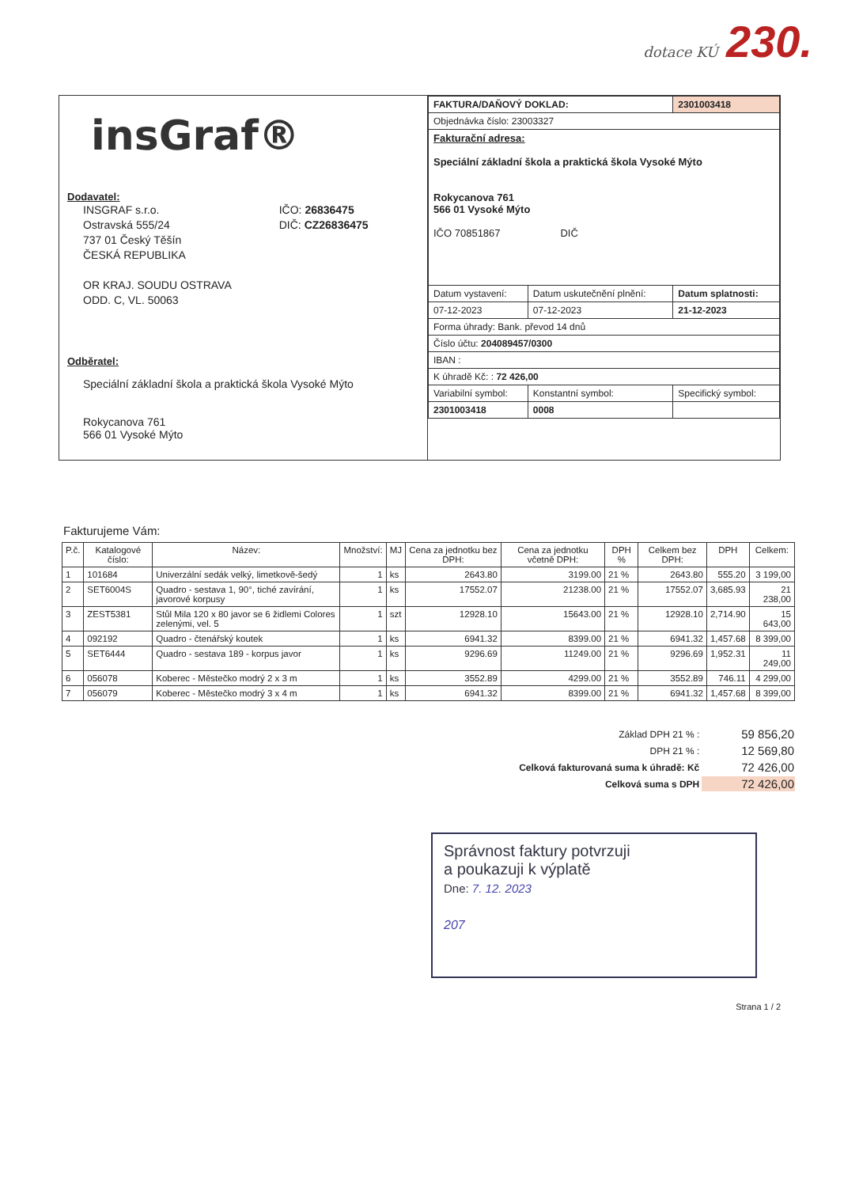dotace KÚ 230.
insGraf®
Dodavatel:
INSGRAF s.r.o.
Ostravská 555/24
737 01 Český Těšín
ČESKÁ REPUBLIKA
OR KRAJ. SOUDU OSTRAVA
ODD. C, VL. 50063
IČO: 26836475
DIČ: CZ26836475
Odběratel:
Speciální základní škola a praktická škola Vysoké Mýto
Rokycanova 761
566 01 Vysoké Mýto
| FAKTURA/DAŇOVÝ DOKLAD: | | 2301003418 |
| Objednávka číslo: 23003327 | | |
| Fakturační adresa: Speciální základní škola a praktická škola Vysoké Mýto Rokycanova 761 566 01 Vysoké Mýto IČO 70851867 DIČ | | |
| Datum vystavení: | Datum uskutečnění plnění: | Datum splatnosti: |
| 07-12-2023 | 07-12-2023 | 21-12-2023 |
| Forma úhrady: Bank. převod 14 dnů | | |
| Číslo účtu: 204089457/0300 | | |
| IBAN : | | |
| K úhradě Kč: : 72 426,00 | | |
| Variabilní symbol: | Konstantní symbol: | Specifický symbol: |
| 2301003418 | 0008 | |
Fakturujeme Vám:
| P.č. | Katalogové číslo: | Název: | Množství: | MJ | Cena za jednotku bez DPH: | Cena za jednotku včetně DPH: | DPH % | Celkem bez DPH: | DPH | Celkem: |
| --- | --- | --- | --- | --- | --- | --- | --- | --- | --- | --- |
| 1 | 101684 | Univerzální sedák velký, limetkově-šedý | 1 | ks | 2643.80 | 3199.00 | 21 % | 2643.80 | 555.20 | 3 199,00 |
| 2 | SET6004S | Quadro - sestava 1, 90°, tiché zavírání, javorové korpusy | 1 | ks | 17552.07 | 21238.00 | 21 % | 17552.07 | 3,685.93 | 21 238,00 |
| 3 | ZEST5381 | Stůl Mila 120 x 80 javor se 6 židlemi Colores zelenými, vel. 5 | 1 | szt | 12928.10 | 15643.00 | 21 % | 12928.10 | 2,714.90 | 15 643,00 |
| 4 | 092192 | Quadro - čtenářský koutek | 1 | ks | 6941.32 | 8399.00 | 21 % | 6941.32 | 1,457.68 | 8 399,00 |
| 5 | SET6444 | Quadro - sestava 189 - korpus javor | 1 | ks | 9296.69 | 11249.00 | 21 % | 9296.69 | 1,952.31 | 11 249,00 |
| 6 | 056078 | Koberec - Městečko modrý 2 x 3 m | 1 | ks | 3552.89 | 4299.00 | 21 % | 3552.89 | 746.11 | 4 299,00 |
| 7 | 056079 | Koberec - Městečko modrý 3 x 4 m | 1 | ks | 6941.32 | 8399.00 | 21 % | 6941.32 | 1,457.68 | 8 399,00 |
| Základ DPH 21 % : | 59 856,20 |
| DPH 21 % : | 12 569,80 |
| Celková fakturovaná suma k úhradě: Kč | 72 426,00 |
| Celková suma s DPH | 72 426,00 |
Správnost faktury potvrzuji
a poukazuji k výplatě
Dne: 7. 12. 2023
207
Strana 1 / 2